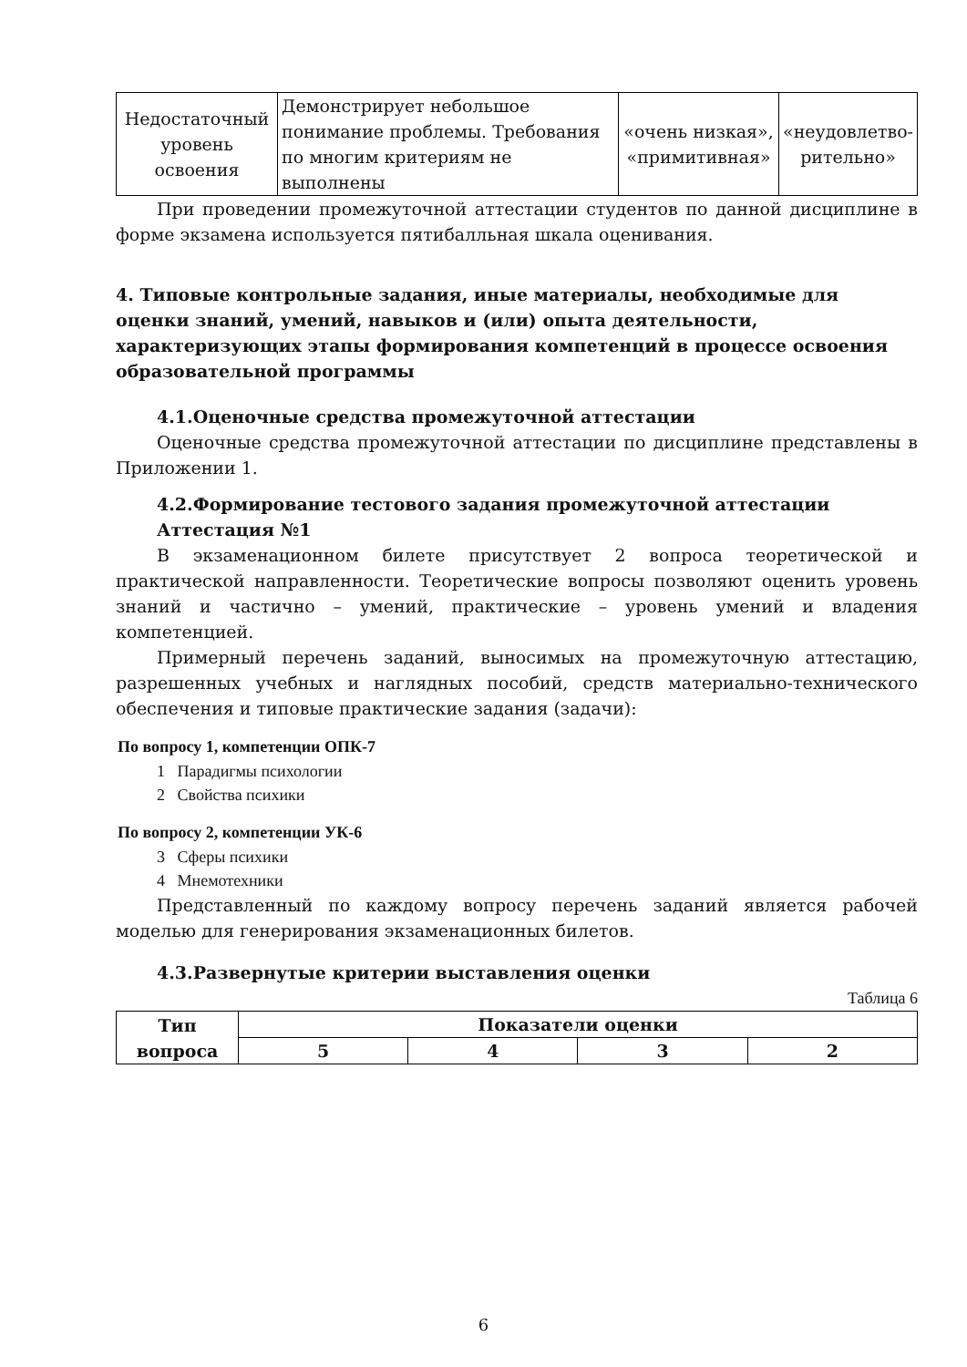| Недостаточный уровень освоения | Демонстрирует небольшое понимание проблемы. Требования по многим критериям не выполнены | «очень низкая», «примитивная» | «неудовлетво-рительно» |
При проведении промежуточной аттестации студентов по данной дисциплине в форме экзамена используется пятибалльная шкала оценивания.
4. Типовые контрольные задания, иные материалы, необходимые для оценки знаний, умений, навыков и (или) опыта деятельности, характеризующих этапы формирования компетенций в процессе освоения образовательной программы
4.1.Оценочные средства промежуточной аттестации
Оценочные средства промежуточной аттестации по дисциплине представлены в Приложении 1.
4.2.Формирование тестового задания промежуточной аттестации
Аттестация №1
В экзаменационном билете присутствует 2 вопроса теоретической и практической направленности. Теоретические вопросы позволяют оценить уровень знаний и частично – умений, практические – уровень умений и владения компетенцией.
Примерный перечень заданий, выносимых на промежуточную аттестацию, разрешенных учебных и наглядных пособий, средств материально-технического обеспечения и типовые практические задания (задачи):
По вопросу 1, компетенции ОПК-7
1 Парадигмы психологии
2 Свойства психики
По вопросу 2, компетенции УК-6
3 Сферы психики
4 Мнемотехники
Представленный по каждому вопросу перечень заданий является рабочей моделью для генерирования экзаменационных билетов.
4.3.Развернутые критерии выставления оценки
Таблица 6
| Тип вопроса | Показатели оценки | | | |
| --- | --- | --- | --- | --- |
| | 5 | 4 | 3 | 2 |
6